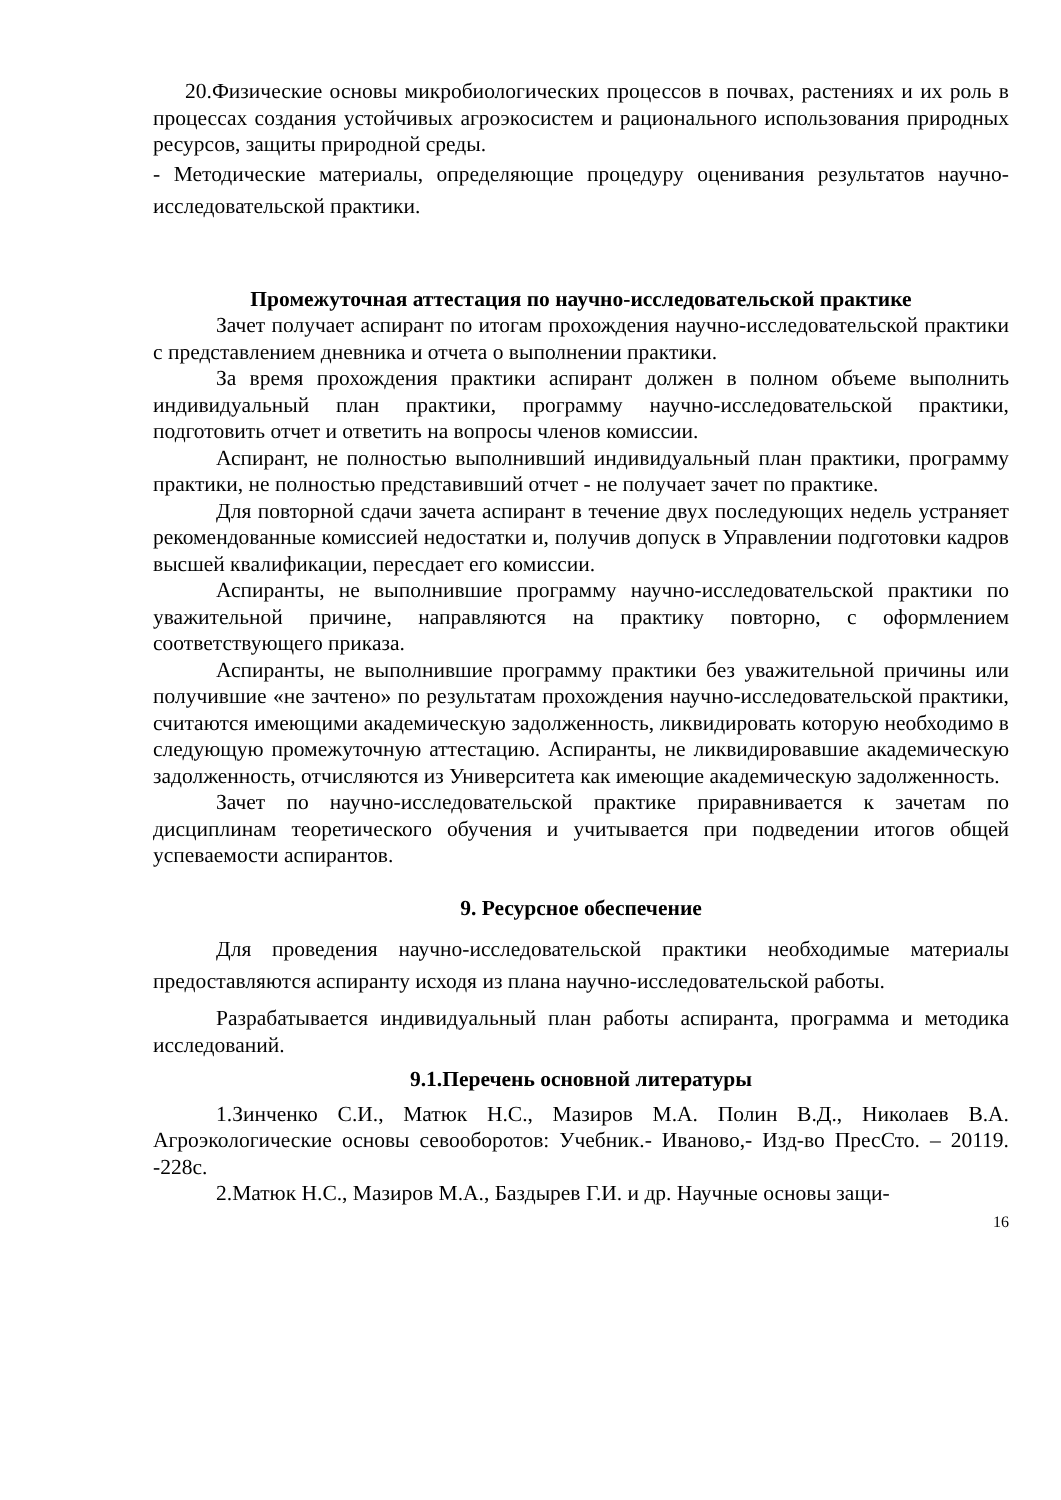20.Физические основы микробиологических процессов в почвах, растениях и их роль в процессах создания устойчивых агроэкосистем и рационального использования природных ресурсов, защиты природной среды.
- Методические материалы, определяющие процедуру оценивания результатов научно-исследовательской практики.
Промежуточная аттестация по научно-исследовательской практике
Зачет получает аспирант по итогам прохождения научно-исследовательской практики с представлением дневника и отчета о выполнении практики.
За время прохождения практики аспирант должен в полном объеме выполнить индивидуальный план практики, программу научно-исследовательской практики, подготовить отчет и ответить на вопросы членов комиссии.
Аспирант, не полностью выполнивший индивидуальный план практики, программу практики, не полностью представивший отчет - не получает зачет по практике.
Для повторной сдачи зачета аспирант в течение двух последующих недель устраняет рекомендованные комиссией недостатки и, получив допуск в Управлении подготовки кадров высшей квалификации, пересдает его комиссии.
Аспиранты, не выполнившие программу научно-исследовательской практики по уважительной причине, направляются на практику повторно, с оформлением соответствующего приказа.
Аспиранты, не выполнившие программу практики без уважительной причины или получившие «не зачтено» по результатам прохождения научно-исследовательской практики, считаются имеющими академическую задолженность, ликвидировать которую необходимо в следующую промежуточную аттестацию. Аспиранты, не ликвидировавшие академическую задолженность, отчисляются из Университета как имеющие академическую задолженность.
Зачет по научно-исследовательской практике приравнивается к зачетам по дисциплинам теоретического обучения и учитывается при подведении итогов общей успеваемости аспирантов.
9. Ресурсное обеспечение
Для проведения научно-исследовательской практики необходимые материалы предоставляются аспиранту исходя из плана научно-исследовательской работы.
Разрабатывается индивидуальный план работы аспиранта, программа и методика исследований.
9.1.Перечень основной литературы
1.Зинченко С.И., Матюк Н.С., Мазиров М.А. Полин В.Д., Николаев В.А. Агроэкологические основы севооборотов: Учебник.- Иваново,- Изд-во ПресСто. – 20119. -228с.
2.Матюк Н.С., Мазиров М.А., Баздырев Г.И. и др. Научные основы защи-
16